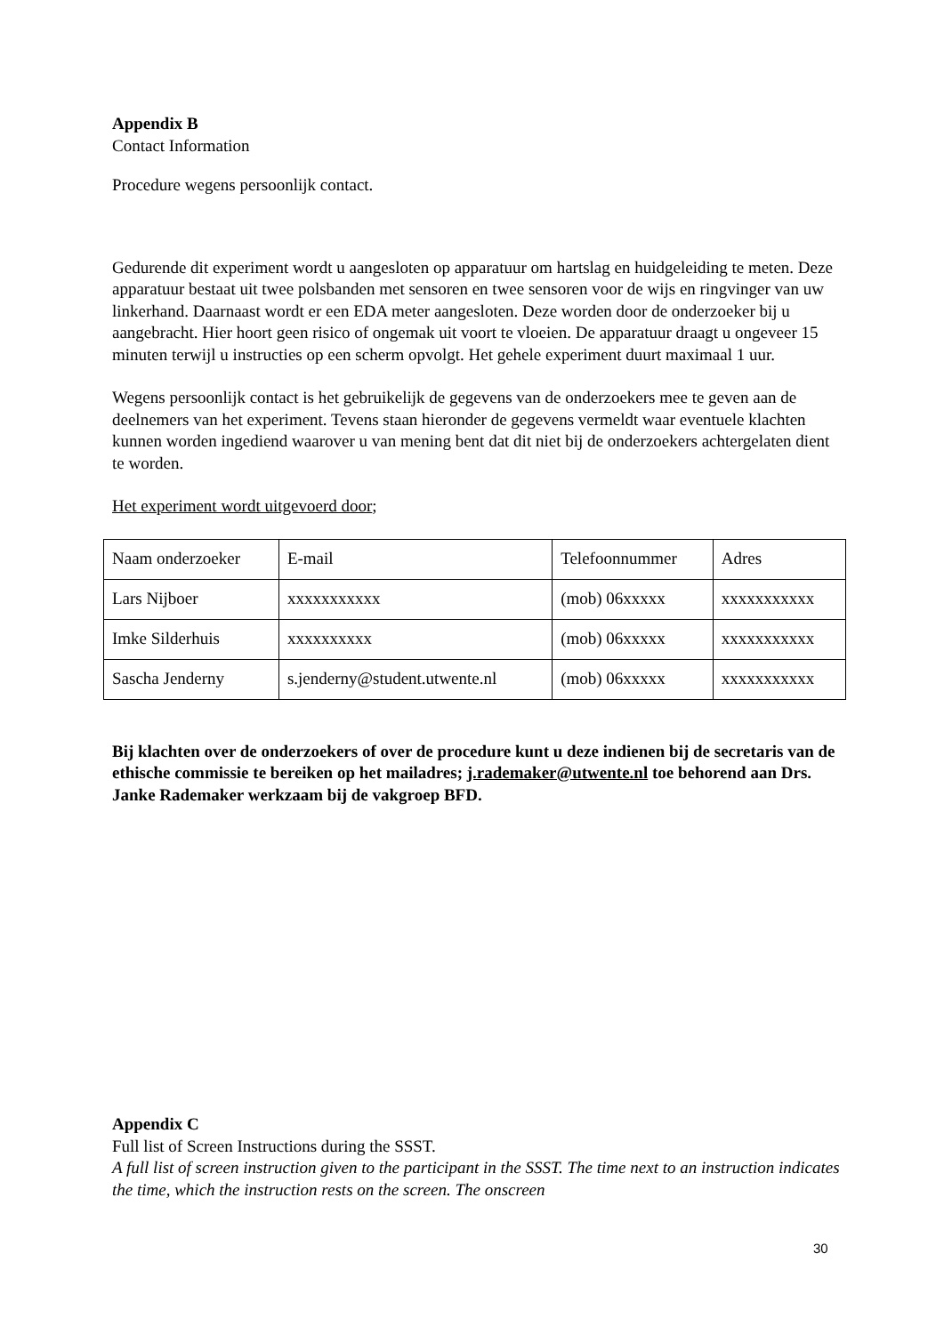Appendix B
Contact Information
Procedure wegens persoonlijk contact.
Gedurende dit experiment wordt u aangesloten op apparatuur om hartslag en huidgeleiding te meten. Deze apparatuur bestaat uit twee polsbanden met sensoren en twee sensoren voor de wijs en ringvinger van uw linkerhand. Daarnaast wordt er een EDA meter aangesloten. Deze worden door de onderzoeker bij u aangebracht. Hier hoort geen risico of ongemak uit voort te vloeien. De apparatuur draagt u ongeveer 15 minuten terwijl u instructies op een scherm opvolgt. Het gehele experiment duurt maximaal 1 uur.
Wegens persoonlijk contact is het gebruikelijk de gegevens van de onderzoekers mee te geven aan de deelnemers van het experiment. Tevens staan hieronder de gegevens vermeldt waar eventuele klachten kunnen worden ingediend waarover u van mening bent dat dit niet bij de onderzoekers achtergelaten dient te worden.
Het experiment wordt uitgevoerd door;
| Naam onderzoeker | E-mail | Telefoonnummer | Adres |
| Lars Nijboer | xxxxxxxxxxx | (mob) 06xxxxx | xxxxxxxxxxx |
| Imke Silderhuis | xxxxxxxxxx | (mob) 06xxxxx | xxxxxxxxxxx |
| Sascha Jenderny | s.jenderny@student.utwente.nl | (mob) 06xxxxx | xxxxxxxxxxx |
Bij klachten over de onderzoekers of over de procedure kunt u deze indienen bij de secretaris van de ethische commissie te bereiken op het mailadres; j.rademaker@utwente.nl toe behorend aan Drs. Janke Rademaker werkzaam bij de vakgroep BFD.
Appendix C
Full list of Screen Instructions during the SSST.
A full list of screen instruction given to the participant in the SSST. The time next to an instruction indicates the time, which the instruction rests on the screen. The onscreen
30